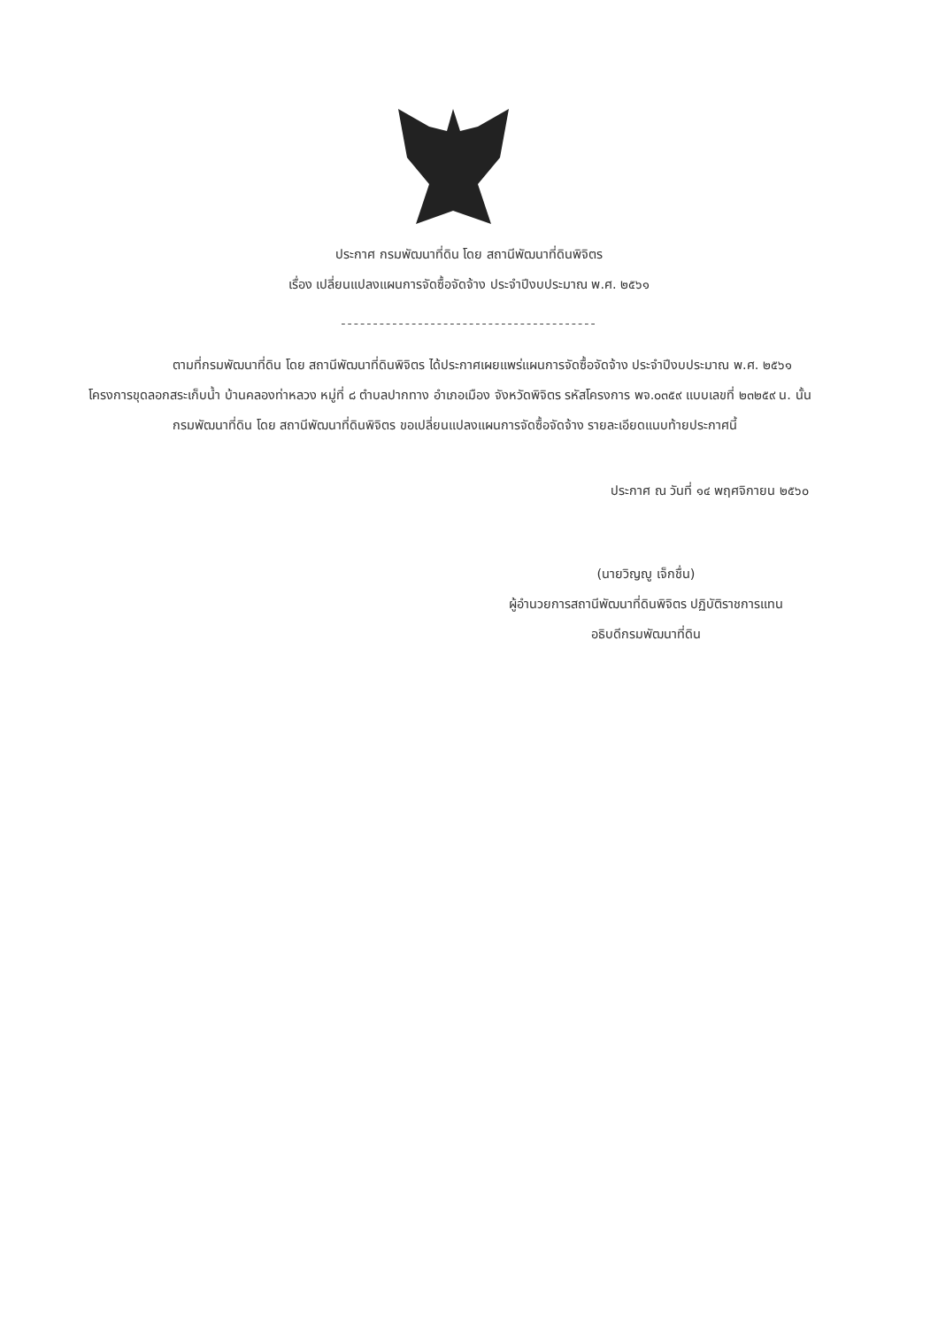ประกาศ กรมพัฒนาที่ดิน โดย สถานีพัฒนาที่ดินพิจิตร
เรื่อง เปลี่ยนแปลงแผนการจัดซื้อจัดจ้าง ประจำปีงบประมาณ พ.ศ. ๒๕๖๑
----------------------------------------
ตามที่กรมพัฒนาที่ดิน โดย สถานีพัฒนาที่ดินพิจิตร ได้ประกาศเผยแพร่แผนการจัดซื้อจัดจ้าง ประจำปีงบประมาณ พ.ศ. ๒๕๖๑ โครงการขุดลอกสระเก็บน้ำ บ้านคลองท่าหลวง หมู่ที่ ๘ ตำบลปากทาง อำเภอเมือง จังหวัดพิจิตร รหัสโครงการ พจ.๐๓๕๙ แบบเลขที่ ๒๓๒๕๙ น. นั้น
กรมพัฒนาที่ดิน โดย สถานีพัฒนาที่ดินพิจิตร ขอเปลี่ยนแปลงแผนการจัดซื้อจัดจ้าง รายละเอียดแนบท้ายประกาศนี้
ประกาศ ณ วันที่ ๑๔ พฤศจิกายน ๒๕๖๐
(นายวิญญู เจ็กชื่น)
ผู้อำนวยการสถานีพัฒนาที่ดินพิจิตร ปฏิบัติราชการแทน
อธิบดีกรมพัฒนาที่ดิน